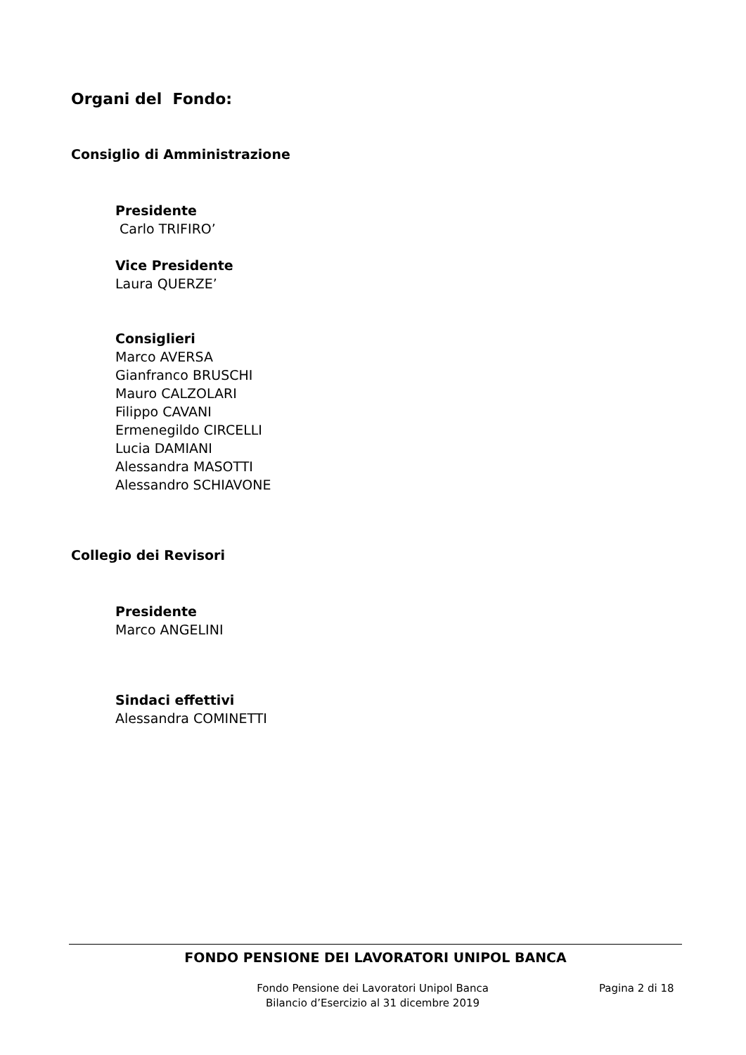Organi del Fondo:
Consiglio di Amministrazione
Presidente
Carlo TRIFIRO’
Vice Presidente
Laura QUERZE’
Consiglieri
Marco AVERSA
Gianfranco BRUSCHI
Mauro CALZOLARI
Filippo CAVANI
Ermenegildo CIRCELLI
Lucia DAMIANI
Alessandra MASOTTI
Alessandro SCHIAVONE
Collegio dei Revisori
Presidente
Marco ANGELINI
Sindaci effettivi
Alessandra COMINETTI
FONDO PENSIONE DEI LAVORATORI UNIPOL BANCA
Fondo Pensione dei Lavoratori Unipol Banca
Bilancio d’Esercizio al 31 dicembre 2019
Pagina 2 di 18